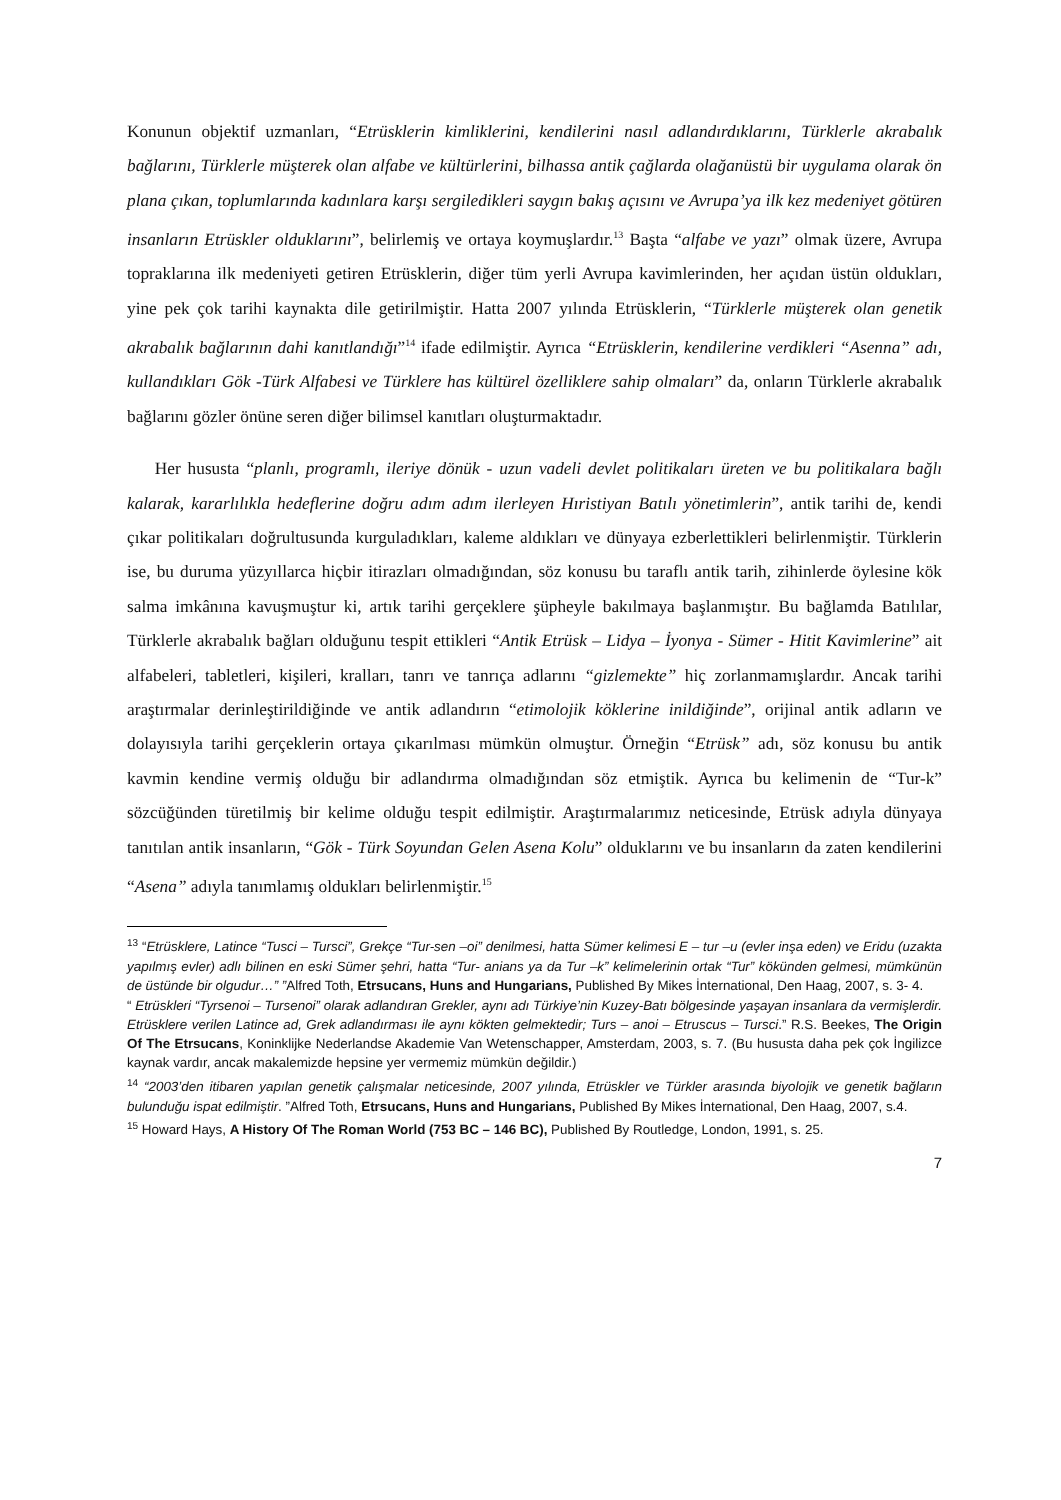Konunun objektif uzmanları, “Etrüsklerin kimliklerini, kendilerini nasıl adlandırdıklarını, Türklerle akrabalık bağlarını, Türklerle müşterek olan alfabe ve kültürlerini, bilhassa antik çağlarda olağanüstü bir uygulama olarak ön plana çıkan, toplumlarında kadınlara karşı sergiledikleri saygın bakış açısını ve Avrupa’ya ilk kez medeniyet götüren insanların Etrüskler olduklarını”, belirlemiş ve ortaya koymuşlardır.<sup>13</sup> Başta “alfabe ve yazı” olmak üzere, Avrupa topraklarına ilk medeniyeti getiren Etrüsklerin, diğer tüm yerli Avrupa kavimlerinden, her açıdan üstün oldukları, yine pek çok tarihi kaynakta dile getirilmiştir. Hatta 2007 yılında Etrüsklerin, “Türklerle müşterek olan genetik akrabalık bağlarının dahi kanıtlandığı”<sup>14</sup> ifade edilmiştir. Ayrıca “Etrüsklerin, kendilerine verdikleri “Asenna” adı, kullandıkları Gök -Türk Alfabesi ve Türklere has kültürel özelliklere sahip olmaları” da, onların Türklerle akrabalık bağlarını gözler önüne seren diğer bilimsel kanıtları oluşturmaktadır.
Her hususta “planlı, programlı, ileriye dönük - uzun vadeli devlet politikaları üreten ve bu politikalara bağlı kalarak, kararlılıkla hedeflerine doğru adım adım ilerleyen Hıristiyan Batılı yönetimlerin”, antik tarihi de, kendi çıkar politikaları doğrultusunda kurguladıkları, kaleme aldıkları ve dünyaya ezberlettikleri belirlenmiştir. Türklerin ise, bu duruma yüzyıllarca hiçbir itirazları olmadığından, söz konusu bu taraflı antik tarih, zihinlerde öylesine kök salma imkânına kavuşmuştur ki, artık tarihi gerçeklere şüpheyle bakılmaya başlanmıştır. Bu bağlamda Batılılar, Türklerle akrabalık bağları olduğunu tespit ettikleri “Antik Etrüsk – Lidya – İyonya - Sümer - Hitit Kavimlerine” ait alfabeleri, tabletleri, kişileri, kralları, tanrı ve tanrıça adlarını “gizlemekte” hiç zorlanmamışlardır. Ancak tarihi araştırmalar derinleştirildiğinde ve antik adlandırın “etimolojik köklerine inildiğinde”, orijinal antik adların ve dolayısıyla tarihi gerçeklerin ortaya çıkarılması mümkün olmuştur. Örneğin “Etrüsk” adı, söz konusu bu antik kavmin kendine vermiş olduğu bir adlandırma olmadığından söz etmiştik. Ayrıca bu kelimenin de “Tur-k” sözcüğünden türetilmiş bir kelime olduğu tespit edilmiştir. Araştırmalarımız neticesinde, Etrüsk adıyla dünyaya tanıtılan antik insanların, “Gök - Türk Soyundan Gelen Asena Kolu” olduklarını ve bu insanların da zaten kendilerini “Asena” adıyla tanımlamış oldukları belirlenmiştir.<sup>15</sup>
<sup>13</sup> “Etrüsklere, Latince “Tusci – Tursci”, Grekçe “Tur-sen –oi” denilmesi, hatta Sümer kelimesi E – tur –u (evler inşa eden) ve Eridu (uzakta yapılmış evler) adlı bilinen en eski Sümer şehri, hatta “Tur- anians ya da Tur –k” kelimelerinin ortak “Tur” kökünden gelmesi, mümkünün de üstünde bir olgudur…” ”Alfred Toth, Etrsucans, Huns and Hungarians, Published By Mikes İnternational, Den Haag, 2007, s. 3- 4.
“ Etrüskleri “Tyrsenoi – Tursenoi” olarak adlandıran Grekler, aynı adı Türkiye’nin Kuzey-Batı bölgesinde yaşayan insanlara da vermişlerdir. Etrüsklere verilen Latince ad, Grek adlandırması ile aynı kökten gelmektedir; Turs – anoi – Etruscus – Tursci.” R.S. Beekes, The Origin Of The Etrsucans, Koninklijke Nederlandse Akademie Van Wetenschapper, Amsterdam, 2003, s. 7. (Bu hususta daha pek çok İngilizce kaynak vardır, ancak makalemizde hepsine yer vermemiz mümkün değildir.)
<sup>14</sup> “2003’den itibaren yapılan genetik çalışmalar neticesinde, 2007 yılında, Etrüskler ve Türkler arasında biyolojik ve genetik bağların bulunduğu ispat edilmiştir. ”Alfred Toth, Etrsucans, Huns and Hungarians, Published By Mikes İnternational, Den Haag, 2007, s.4.
<sup>15</sup> Howard Hays, A History Of The Roman World (753 BC – 146 BC), Published By Routledge, London, 1991, s. 25.
7